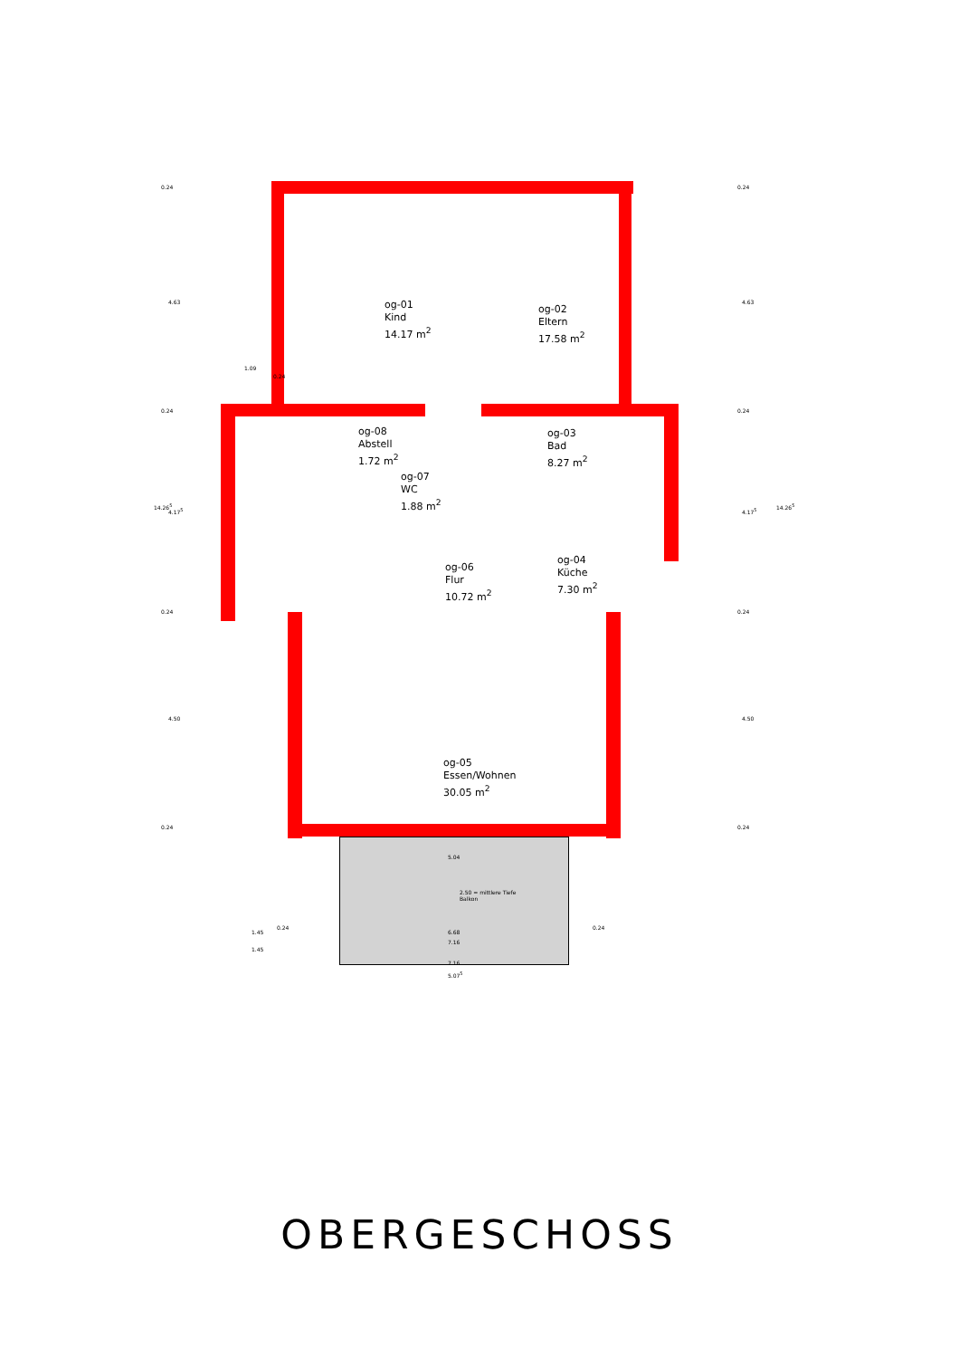og-01
Kind
14.17 m<sup>2</sup>
og-02
Eltern
17.58 m<sup>2</sup>
og-08
Abstell
1.72 m<sup>2</sup>
og-03
Bad
8.27 m<sup>2</sup>
og-07
WC
1.88 m<sup>2</sup>
og-06
Flur
10.72 m<sup>2</sup>
og-04
Küche
7.30 m<sup>2</sup>
og-05
Essen/Wohnen
30.05 m<sup>2</sup>
0.24
4.63
0.24
14.26<sup>5</sup>
4.17<sup>5</sup>
0.24
4.50
0.24
1.09
0.24
0.24
4.63
0.24
4.17<sup>5</sup>
14.26<sup>5</sup>
0.24
4.50
0.24
5.04
2.50 = mittlere Tiefe
Balkon
1.45
0.24
6.68
0.24
7.16
1.45
7.16
5.07<sup>5</sup>
OBERGESCHOSS